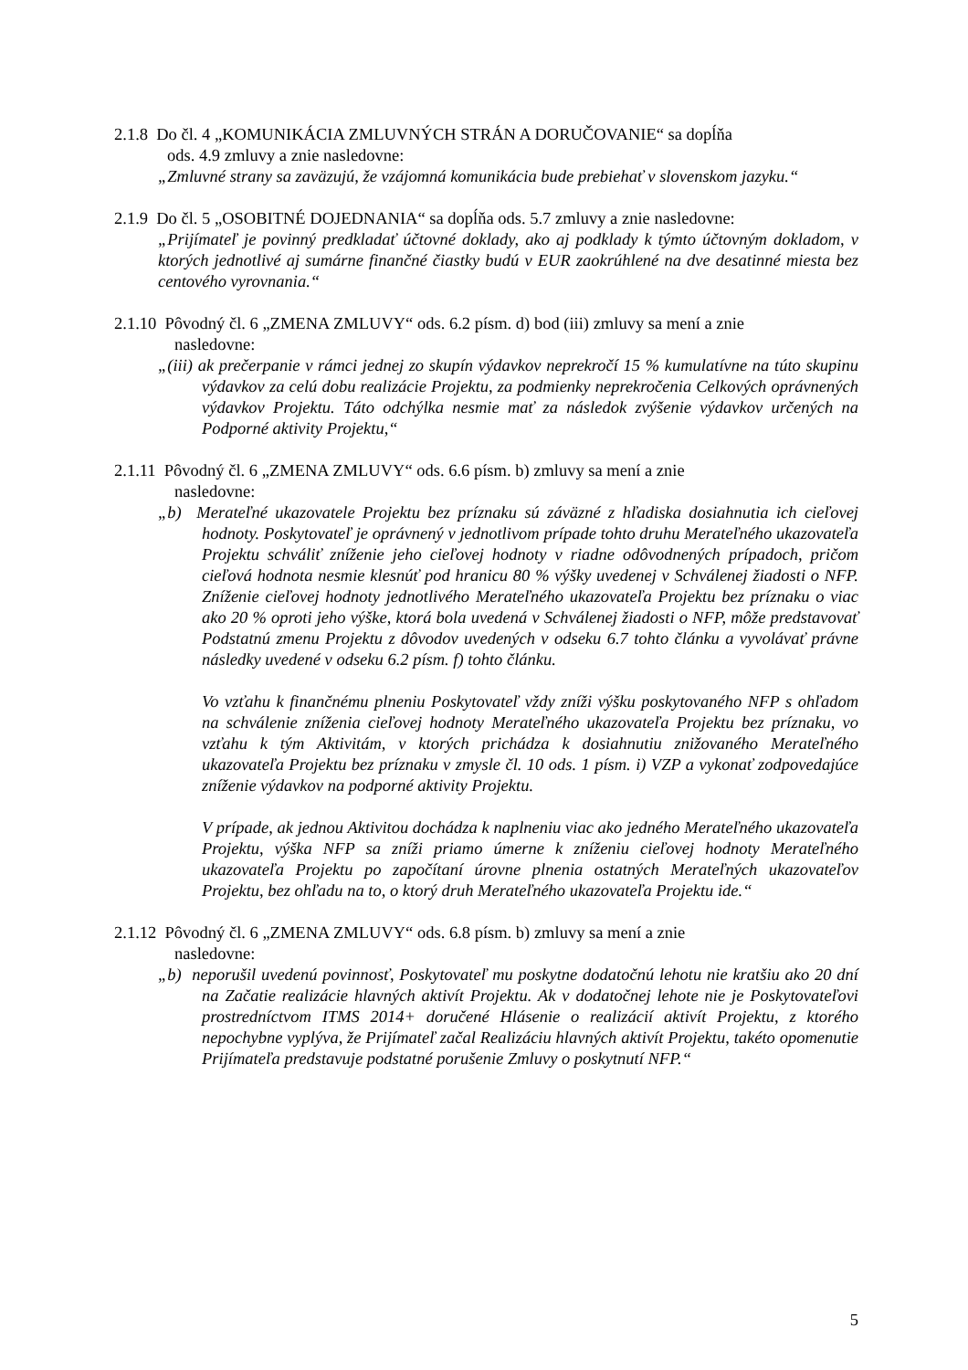2.1.8 Do čl. 4 „KOMUNIKÁCIA ZMLUVNÝCH STRÁN A DORUČOVANIE“ sa dopĺňa
ods. 4.9 zmluvy a znie nasledovne:
„Zmluvné strany sa zaväzujú, že vzájomná komunikácia bude prebiehať v slovenskom jazyku.“
2.1.9 Do čl. 5 „OSOBITNÉ DOJEDNANIA“ sa dopĺňa ods. 5.7 zmluvy a znie nasledovne:
„Prijímateľ je povinný predkladať účtovné doklady, ako aj podklady k týmto účtovným dokladom, v ktorých jednotlivé aj sumárne finančné čiastky budú v EUR zaokrúhlené na dve desatinné miesta bez centového vyrovnania.“
2.1.10 Pôvodný čl. 6 „ZMENA ZMLUVY“ ods. 6.2 písm. d) bod (iii) zmluvy sa mení a znie
nasledovne:
„(iii) ak prečerpanie v rámci jednej zo skupín výdavkov neprekročí 15 % kumulatívne na túto skupinu výdavkov za celú dobu realizácie Projektu, za podmienky neprekročenia Celkových oprávnených výdavkov Projektu. Táto odchýlka nesmie mať za následok zvýšenie výdavkov určených na Podporné aktivity Projektu,“
2.1.11 Pôvodný čl. 6 „ZMENA ZMLUVY“ ods. 6.6 písm. b) zmluvy sa mení a znie
nasledovne:
„b) Merateľné ukazovatele Projektu bez príznaku sú záväzné z hľadiska dosiahnutia ich cieľovej hodnoty. Poskytovateľ je oprávnený v jednotlivom prípade tohto druhu Merateľného ukazovateľa Projektu schváliť zníženie jeho cieľovej hodnoty v riadne odôvodnených prípadoch, pričom cieľová hodnota nesmie klesnúť pod hranicu 80 % výšky uvedenej v Schválenej žiadosti o NFP. Zníženie cieľovej hodnoty jednotlivého Merateľného ukazovateľa Projektu bez príznaku o viac ako 20 % oproti jeho výške, ktorá bola uvedená v Schválenej žiadosti o NFP, môže predstavovať Podstatnú zmenu Projektu z dôvodov uvedených v odseku 6.7 tohto článku a vyvolávať právne následky uvedené v odseku 6.2 písm. f) tohto článku.
Vo vzťahu k finančnému plneniu Poskytovateľ vždy zníži výšku poskytovaného NFP s ohľadom na schválenie zníženia cieľovej hodnoty Merateľného ukazovateľa Projektu bez príznaku, vo vzťahu k tým Aktivitám, v ktorých prichádza k dosiahnutiu znižovaného Merateľného ukazovateľa Projektu bez príznaku v zmysle čl. 10 ods. 1 písm. i) VZP a vykonať zodpovedajúce zníženie výdavkov na podporné aktivity Projektu.
V prípade, ak jednou Aktivitou dochádza k naplneniu viac ako jedného Merateľného ukazovateľa Projektu, výška NFP sa zníži priamo úmerne k zníženiu cieľovej hodnoty Merateľného ukazovateľa Projektu po započítaní úrovne plnenia ostatných Merateľných ukazovateľov Projektu, bez ohľadu na to, o ktorý druh Merateľného ukazovateľa Projektu ide.“
2.1.12 Pôvodný čl. 6 „ZMENA ZMLUVY“ ods. 6.8 písm. b) zmluvy sa mení a znie
nasledovne:
„b) neporušil uvedenú povinnosť, Poskytovateľ mu poskytne dodatočnú lehotu nie kratšiu ako 20 dní na Začatie realizácie hlavných aktivít Projektu. Ak v dodatočnej lehote nie je Poskytovateľovi prostredníctvom ITMS 2014+ doručené Hlásenie o realizácií aktivít Projektu, z ktorého nepochybne vyplýva, že Prijímateľ začal Realizáciu hlavných aktivít Projektu, takéto opomenutie Prijímateľa predstavuje podstatné porušenie Zmluvy o poskytnutí NFP.“
5